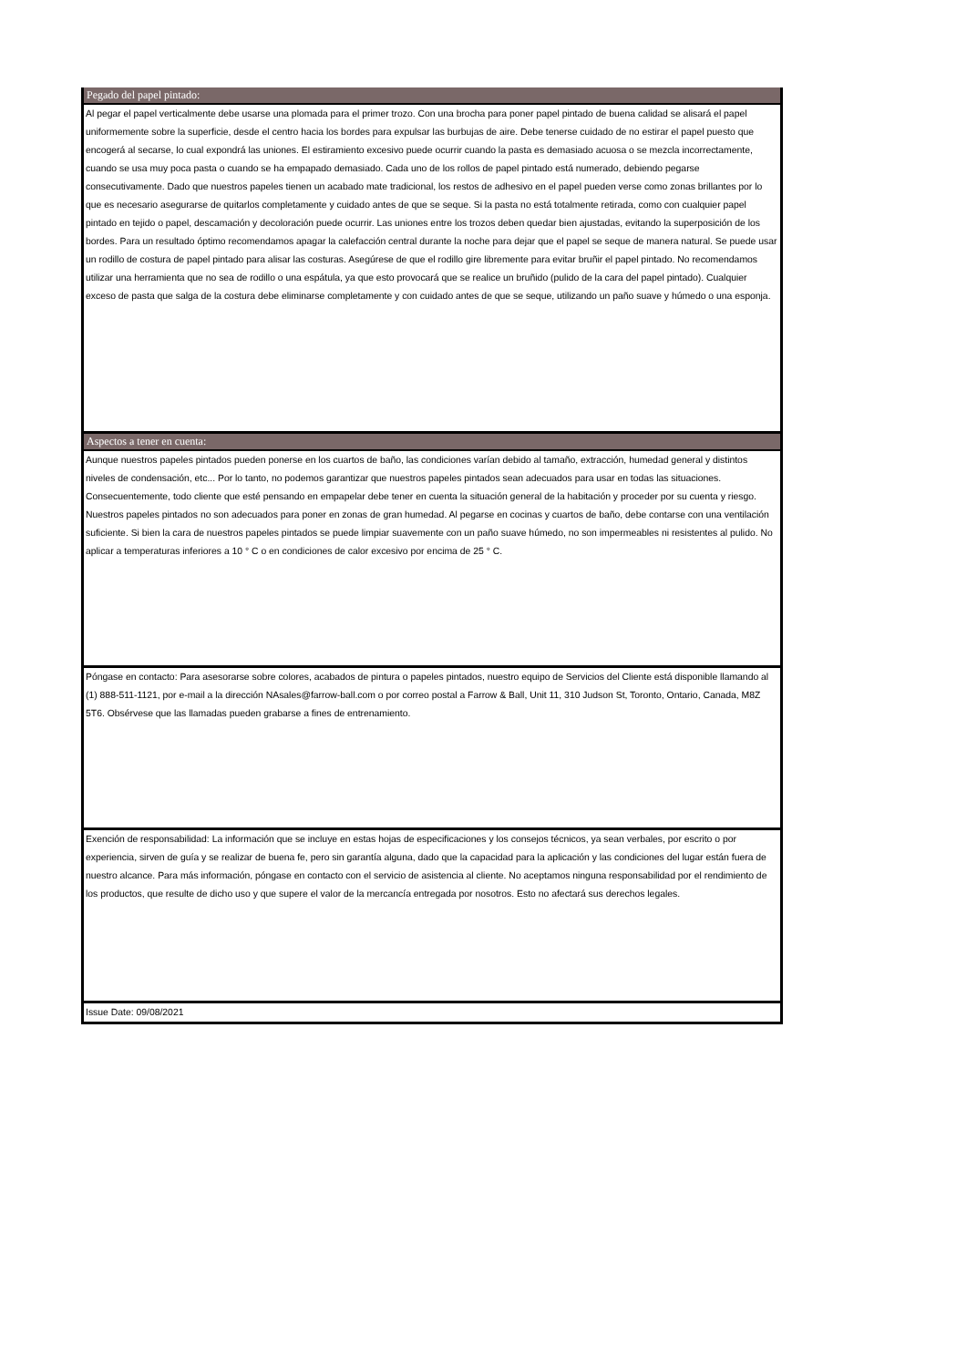Pegado del papel pintado:
Al pegar el papel verticalmente debe usarse una plomada para el primer trozo. Con una brocha para poner papel pintado de buena calidad se alisará el papel uniformemente sobre la superficie, desde el centro hacia los bordes para expulsar las burbujas de aire. Debe tenerse cuidado de no estirar el papel puesto que encogerá al secarse, lo cual expondrá las uniones. El estiramiento excesivo puede ocurrir cuando la pasta es demasiado acuosa o se mezcla incorrectamente, cuando se usa muy poca pasta o cuando se ha empapado demasiado. Cada uno de los rollos de papel pintado está numerado, debiendo pegarse consecutivamente. Dado que nuestros papeles tienen un acabado mate tradicional, los restos de adhesivo en el papel pueden verse como zonas brillantes por lo que es necesario asegurarse de quitarlos completamente y cuidado antes de que se seque. Si la pasta no está totalmente retirada, como con cualquier papel pintado en tejido o papel, descamación y decoloración puede ocurrir. Las uniones entre los trozos deben quedar bien ajustadas, evitando la superposición de los bordes. Para un resultado óptimo recomendamos apagar la calefacción central durante la noche para dejar que el papel se seque de manera natural. Se puede usar un rodillo de costura de papel pintado para alisar las costuras. Asegúrese de que el rodillo gire libremente para evitar bruñir el papel pintado. No recomendamos utilizar una herramienta que no sea de rodillo o una espátula, ya que esto provocará que se realice un bruñido (pulido de la cara del papel pintado). Cualquier exceso de pasta que salga de la costura debe eliminarse completamente y con cuidado antes de que se seque, utilizando un paño suave y húmedo o una esponja.
Aspectos a tener en cuenta:
Aunque nuestros papeles pintados pueden ponerse en los cuartos de baño, las condiciones varían debido al tamaño, extracción, humedad general y distintos niveles de condensación, etc... Por lo tanto, no podemos garantizar que nuestros papeles pintados sean adecuados para usar en todas las situaciones. Consecuentemente, todo cliente que esté pensando en empapelar debe tener en cuenta la situación general de la habitación y proceder por su cuenta y riesgo. Nuestros papeles pintados no son adecuados para poner en zonas de gran humedad. Al pegarse en cocinas y cuartos de baño, debe contarse con una ventilación suficiente. Si bien la cara de nuestros papeles pintados se puede limpiar suavemente con un paño suave húmedo, no son impermeables ni resistentes al pulido. No aplicar a temperaturas inferiores a 10 ° C o en condiciones de calor excesivo por encima de 25 ° C.
Póngase en contacto: Para asesorarse sobre colores, acabados de pintura o papeles pintados, nuestro equipo de Servicios del Cliente está disponible llamando al (1) 888-511-1121, por e-mail a la dirección NAsales@farrow-ball.com o por correo postal a Farrow & Ball, Unit 11, 310 Judson St, Toronto, Ontario, Canada, M8Z 5T6. Obsérvese que las llamadas pueden grabarse a fines de entrenamiento.
Exención de responsabilidad: La información que se incluye en estas hojas de especificaciones y los consejos técnicos, ya sean verbales, por escrito o por experiencia, sirven de guía y se realizar de buena fe, pero sin garantía alguna, dado que la capacidad para la aplicación y las condiciones del lugar están fuera de nuestro alcance. Para más información, póngase en contacto con el servicio de asistencia al cliente. No aceptamos ninguna responsabilidad por el rendimiento de los productos, que resulte de dicho uso y que supere el valor de la mercancía entregada por nosotros. Esto no afectará sus derechos legales.
Issue Date: 09/08/2021